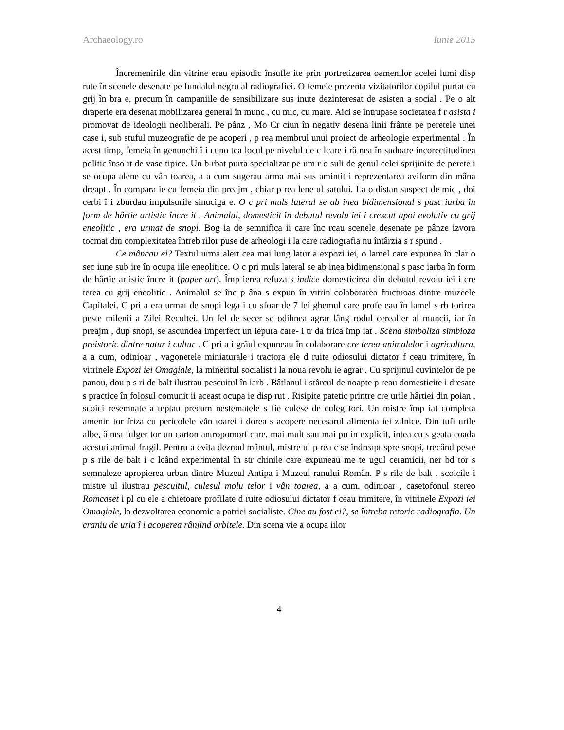Archaeology.ro Iunie 2015
Încremenirile din vitrine erau episodic însufle ite prin portretizarea oamenilor acelei lumi disp rute în scenele desenate pe fundalul negru al radiografiei. O femeie prezenta vizitatorilor copilul purtat cu grij în bra e, precum în campaniile de sensibilizare sus inute dezinteresat de asisten a social . Pe o alt draperie era desenat mobilizarea general în munc , cu mic, cu mare. Aici se întrupase societatea f r asista i promovat de ideologii neoliberali. Pe pânz , Mo Cr ciun în negativ desena linii frânte pe peretele unei case i, sub stuful muzeografic de pe acoperi , p rea membrul unui proiect de arheologie experimental . În acest timp, femeia în genunchi î i cuno tea locul pe nivelul de c lcare i râ nea în sudoare incorectitudinea politic înso it de vase tipice. Un b rbat purta specializat pe um r o suli de genul celei sprijinite de perete i se ocupa alene cu vân toarea, a a cum sugerau arma mai sus amintit i reprezentarea aviform din mâna dreapt . În compara ie cu femeia din preajm , chiar p rea lene ul satului. La o distan suspect de mic , doi cerbi î i zburdau impulsurile sinuciga e. O c pri muls lateral se ab inea bidimensional s pasc iarba în form de hârtie artistic încre it . Animalul, domesticit în debutul revolu iei i crescut apoi evolutiv cu grij eneolitic , era urmat de snopi. Bog ia de semnifica ii care înc rcau scenele desenate pe pânze izvora tocmai din complexitatea întreb rilor puse de arheologi i la care radiografia nu întârzia s r spund .
Ce mâncau ei? Textul urma alert cea mai lung latur a expozi iei, o lamel care expunea în clar o sec iune sub ire în ocupa iile eneolitice. O c pri muls lateral se ab inea bidimensional s pasc iarba în form de hârtie artistic încre it (paper art). Împ ierea refuza s indice domesticirea din debutul revolu iei i cre terea cu grij eneolitic . Animalul se înc p âna s expun în vitrin colaborarea fructuoas dintre muzeele Capitalei. C pri a era urmat de snopi lega i cu sfoar de 7 lei ghemul care profe eau în lamel s rb torirea peste milenii a Zilei Recoltei. Un fel de secer se odihnea agrar lâng rodul cerealier al muncii, iar în preajm , dup snopi, se ascundea imperfect un iepura care- i tr da frica împ iat . Scena simboliza simbioza preistoric dintre natur i cultur . C pri a i grâul expuneau în colaborare cre terea animalelor i agricultura, a a cum, odinioar , vagonetele miniaturale i tractora ele d ruite odiosului dictator f ceau trimitere, în vitrinele Expozi iei Omagiale, la mineritul socialist i la noua revolu ie agrar . Cu sprijinul cuvintelor de pe panou, dou p s ri de balt ilustrau pescuitul în iarb . Bâtlanul i stârcul de noapte p reau domesticite i dresate s practice în folosul comunit ii aceast ocupa ie disp rut . Risipite patetic printre cre urile hârtiei din poian , scoici resemnate a teptau precum nestematele s fie culese de culeg tori. Un mistre împ iat completa amenin tor friza cu pericolele vân toarei i dorea s acopere necesarul alimenta iei zilnice. Din tufi urile albe, â nea fulger tor un carton antropomorf care, mai mult sau mai pu in explicit, intea cu s geata coada acestui animal fragil. Pentru a evita deznod mântul, mistre ul p rea c se îndreapt spre snopi, trecând peste p s rile de balt i c lcând experimental în str chinile care expuneau me te ugul ceramicii, ner bd tor s semnaleze apropierea urban dintre Muzeul Antipa i Muzeul ranului Român. P s rile de balt , scoicile i mistre ul ilustrau pescuitul, culesul molu telor i vân toarea, a a cum, odinioar , casetofonul stereo Romcaset i pl cu ele a chietoare profilate d ruite odiosului dictator f ceau trimitere, în vitrinele Expozi iei Omagiale, la dezvoltarea economic a patriei socialiste. Cine au fost ei?, se întreba retoric radiografia. Un craniu de uria î i acoperea rânjind orbitele. Din scena vie a ocupa iilor
4